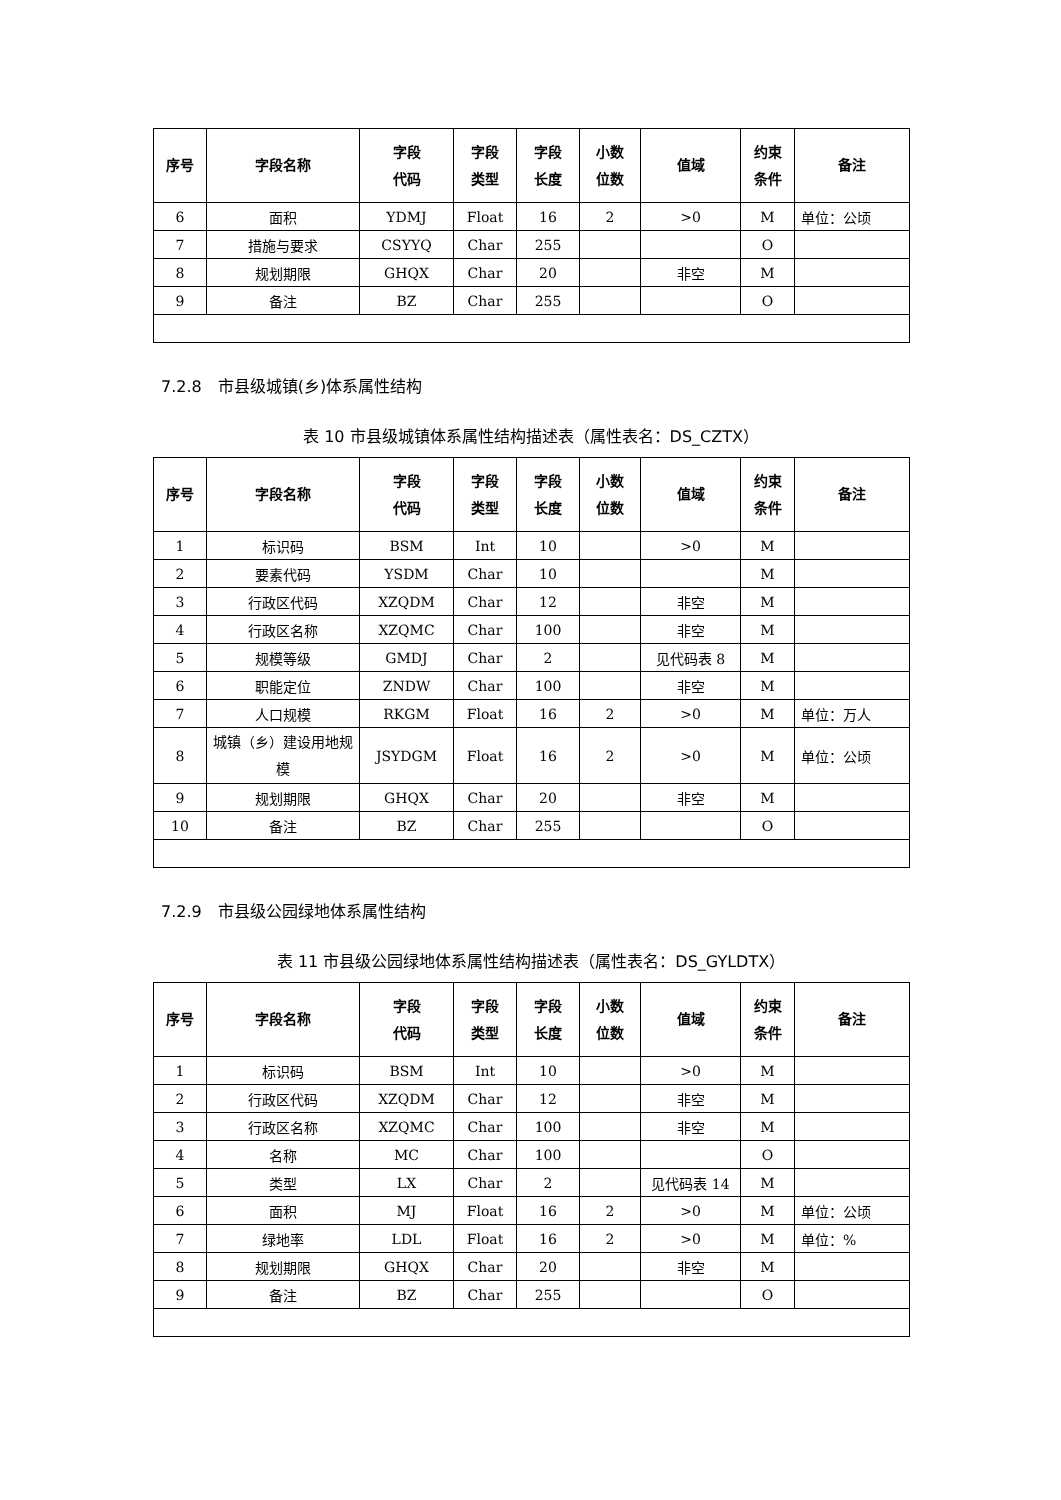| 序号 | 字段名称 | 字段 代码 | 字段 类型 | 字段 长度 | 小数 位数 | 值域 | 约束 条件 | 备注 |
| --- | --- | --- | --- | --- | --- | --- | --- | --- |
| 6 | 面积 | YDMJ | Float | 16 | 2 | >0 | M | 单位：公顷 |
| 7 | 措施与要求 | CSYYQ | Char | 255 | | | O | |
| 8 | 规划期限 | GHQX | Char | 20 | | 非空 | M | |
| 9 | 备注 | BZ | Char | 255 | | | O | |
7.2.8　市县级城镇(乡)体系属性结构
表 10 市县级城镇体系属性结构描述表（属性表名：DS_CZTX）
| 序号 | 字段名称 | 字段 代码 | 字段 类型 | 字段 长度 | 小数 位数 | 值域 | 约束 条件 | 备注 |
| --- | --- | --- | --- | --- | --- | --- | --- | --- |
| 1 | 标识码 | BSM | Int | 10 | | >0 | M | |
| 2 | 要素代码 | YSDM | Char | 10 | | | M | |
| 3 | 行政区代码 | XZQDM | Char | 12 | | 非空 | M | |
| 4 | 行政区名称 | XZQMC | Char | 100 | | 非空 | M | |
| 5 | 规模等级 | GMDJ | Char | 2 | | 见代码表 8 | M | |
| 6 | 职能定位 | ZNDW | Char | 100 | | 非空 | M | |
| 7 | 人口规模 | RKGM | Float | 16 | 2 | >0 | M | 单位：万人 |
| 8 | 城镇（乡）建设用地规模 | JSYDGM | Float | 16 | 2 | >0 | M | 单位：公顷 |
| 9 | 规划期限 | GHQX | Char | 20 | | 非空 | M | |
| 10 | 备注 | BZ | Char | 255 | | | O | |
7.2.9　市县级公园绿地体系属性结构
表 11 市县级公园绿地体系属性结构描述表（属性表名：DS_GYLDTX）
| 序号 | 字段名称 | 字段 代码 | 字段 类型 | 字段 长度 | 小数 位数 | 值域 | 约束 条件 | 备注 |
| --- | --- | --- | --- | --- | --- | --- | --- | --- |
| 1 | 标识码 | BSM | Int | 10 | | >0 | M | |
| 2 | 行政区代码 | XZQDM | Char | 12 | | 非空 | M | |
| 3 | 行政区名称 | XZQMC | Char | 100 | | 非空 | M | |
| 4 | 名称 | MC | Char | 100 | | | O | |
| 5 | 类型 | LX | Char | 2 | | 见代码表 14 | M | |
| 6 | 面积 | MJ | Float | 16 | 2 | >0 | M | 单位：公顷 |
| 7 | 绿地率 | LDL | Float | 16 | 2 | >0 | M | 单位：% |
| 8 | 规划期限 | GHQX | Char | 20 | | 非空 | M | |
| 9 | 备注 | BZ | Char | 255 | | | O | |